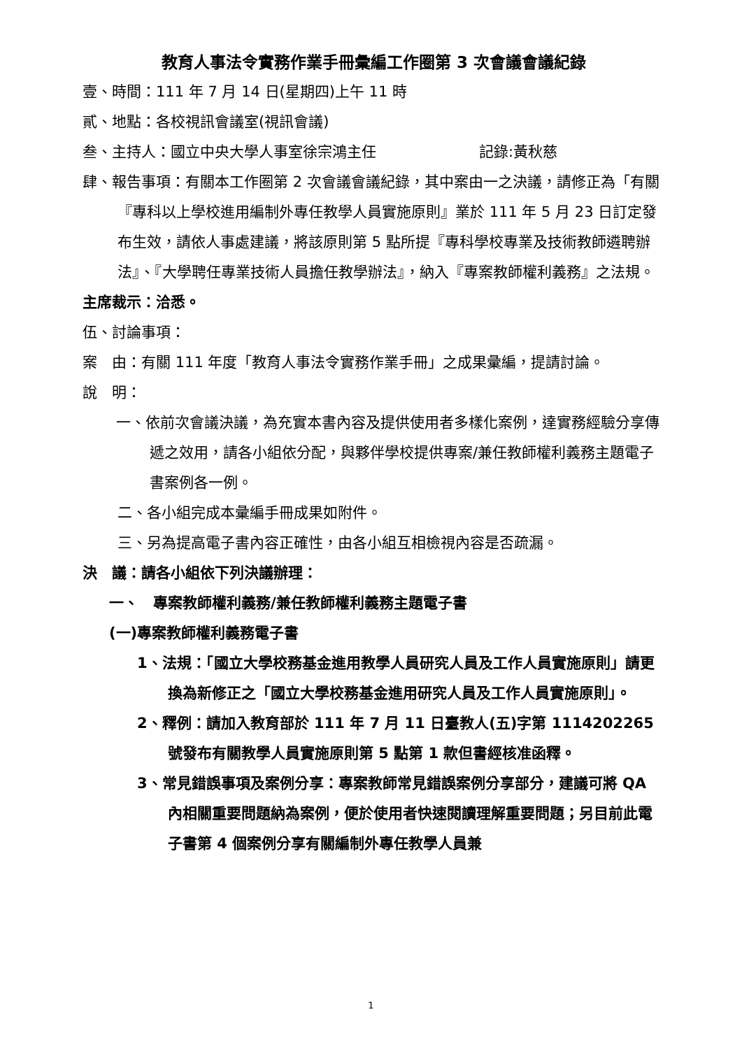教育人事法令實務作業手冊彙編工作圈第 3 次會議會議紀錄
壹、時間：111 年 7 月 14 日(星期四)上午 11 時
貳、地點：各校視訊會議室(視訊會議)
叁、主持人：國立中央大學人事室徐宗鴻主任　　　　　　　記錄:黃秋慈
肆、報告事項：有關本工作圈第 2 次會議會議紀錄，其中案由一之決議，請修正為「有關『專科以上學校進用編制外專任教學人員實施原則』業於 111 年 5 月 23 日訂定發布生效，請依人事處建議，將該原則第 5 點所提『專科學校專業及技術教師遴聘辦法』、『大學聘任專業技術人員擔任教學辦法』，納入『專案教師權利義務』之法規。
主席裁示：洽悉。
伍、討論事項：
案　由：有關 111 年度「教育人事法令實務作業手冊」之成果彙編，提請討論。
說　明：
一、依前次會議決議，為充實本書內容及提供使用者多樣化案例，達實務經驗分享傳遞之效用，請各小組依分配，與夥伴學校提供專案/兼任教師權利義務主題電子書案例各一例。
二、各小組完成本彙編手冊成果如附件。
三、另為提高電子書內容正確性，由各小組互相檢視內容是否疏漏。
決　議：請各小組依下列決議辦理：
一、　專案教師權利義務/兼任教師權利義務主題電子書
(一)專案教師權利義務電子書
1、法規：「國立大學校務基金進用教學人員研究人員及工作人員實施原則」請更換為新修正之「國立大學校務基金進用研究人員及工作人員實施原則」。
2、釋例：請加入教育部於 111 年 7 月 11 日臺教人(五)字第 1114202265 號發布有關教學人員實施原則第 5 點第 1 款但書經核准函釋。
3、常見錯誤事項及案例分享：專案教師常見錯誤案例分享部分，建議可將 QA 內相關重要問題納為案例，便於使用者快速閱讀理解重要問題；另目前此電子書第 4 個案例分享有關編制外專任教學人員兼
1